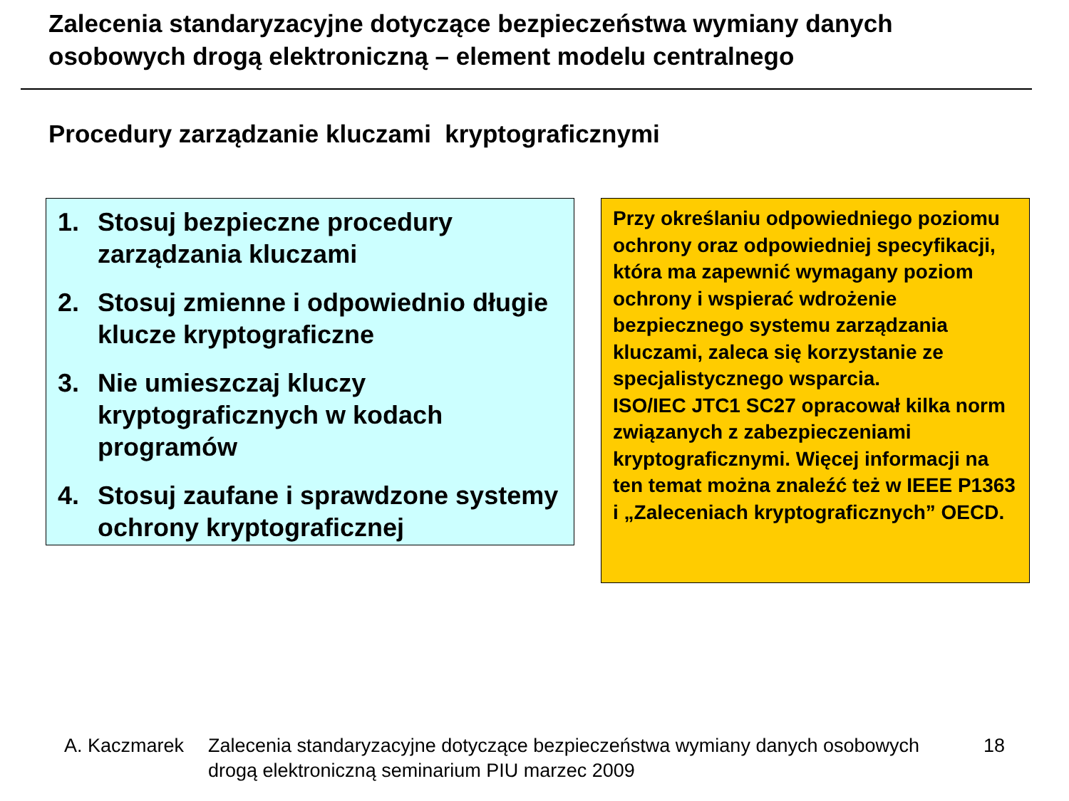Zalecenia standaryzacyjne dotyczące bezpieczeństwa wymiany danych osobowych drogą elektroniczną – element modelu centralnego
Procedury zarządzanie kluczami kryptograficznymi
1. Stosuj bezpieczne procedury zarządzania kluczami
2. Stosuj zmienne i odpowiednio długie klucze kryptograficzne
3. Nie umieszczaj kluczy kryptograficznych w kodach programów
4. Stosuj zaufane i sprawdzone systemy ochrony kryptograficznej
Przy określaniu odpowiedniego poziomu ochrony oraz odpowiedniej specyfikacji, która ma zapewnić wymagany poziom ochrony i wspierać wdrożenie bezpiecznego systemu zarządzania kluczami, zaleca się korzystanie ze specjalistycznego wsparcia.
ISO/IEC JTC1 SC27 opracował kilka norm związanych z zabezpieczeniami kryptograficznymi. Więcej informacji na ten temat można znaleźć też w IEEE P1363 i „Zaleceniach kryptograficznych” OECD.
A. Kaczmarek Zalecenia standaryzacyjne dotyczące bezpieczeństwa wymiany danych osobowych drogą elektroniczną seminarium PIU marzec 2009 18